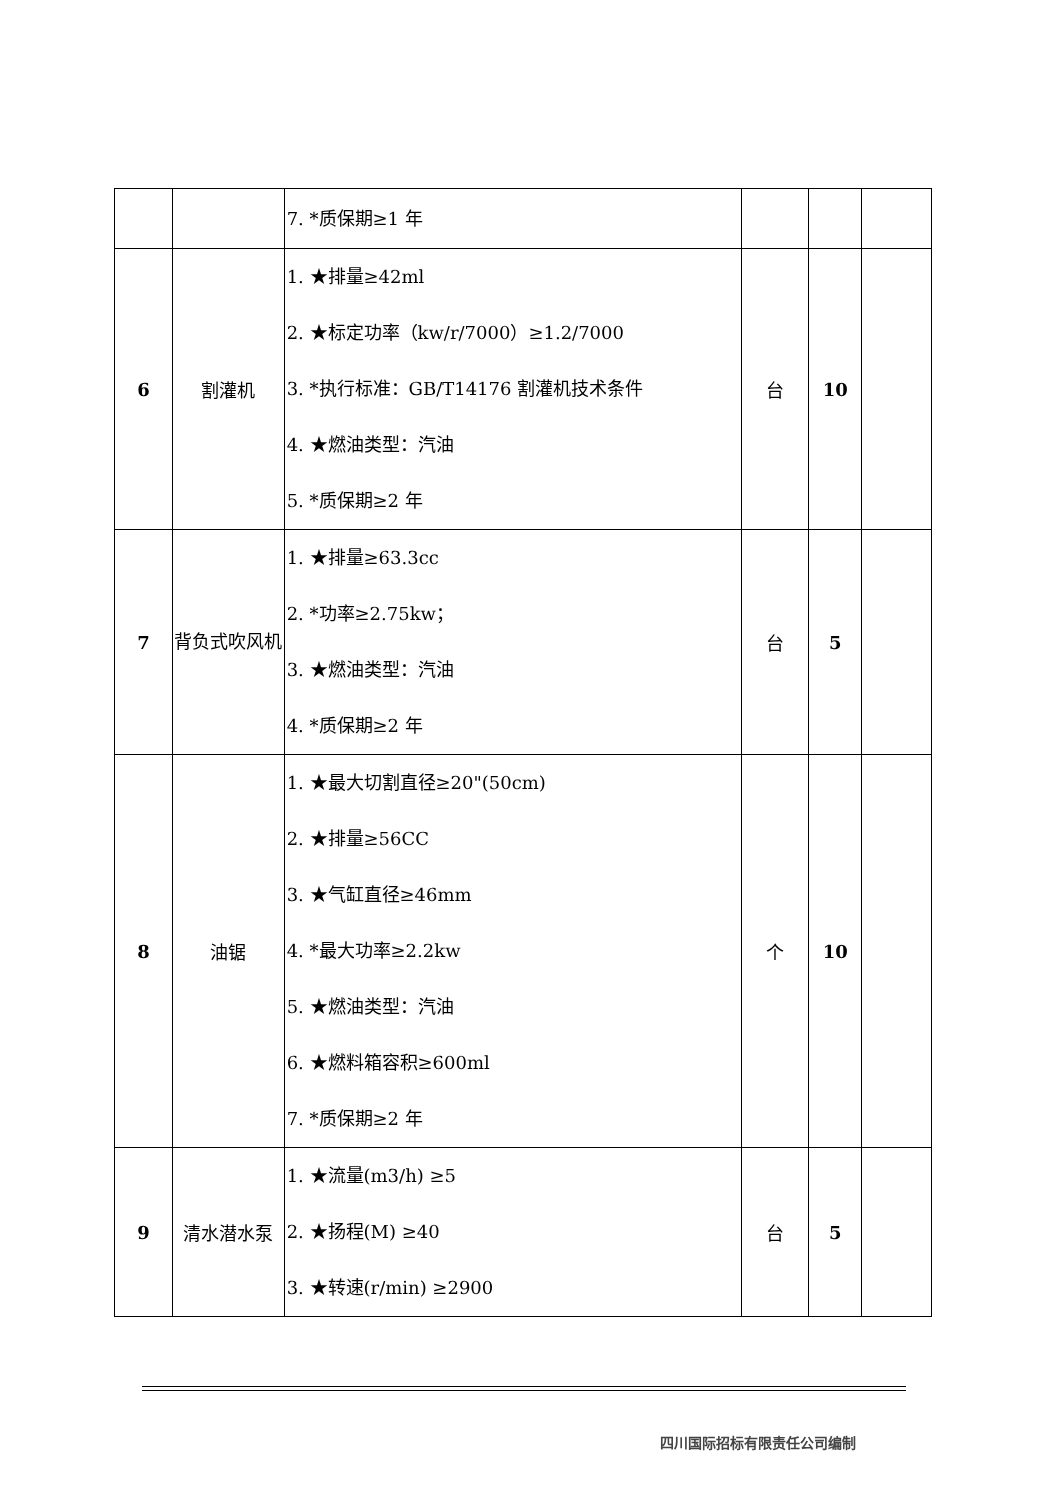| | | 7. *质保期≥1 年 | | | |
| 6 | 割灌机 | 1. ★排量≥42ml 2. ★标定功率（kw/r/7000）≥1.2/7000 3. *执行标准：GB/T14176 割灌机技术条件 4. ★燃油类型：汽油 5. *质保期≥2 年 | 台 | 10 | |
| 7 | 背负式吹风机 | 1. ★排量≥63.3cc 2. *功率≥2.75kw； 3. ★燃油类型：汽油 4. *质保期≥2 年 | 台 | 5 | |
| 8 | 油锯 | 1. ★最大切割直径≥20"(50cm) 2. ★排量≥56CC 3. ★气缸直径≥46mm 4. *最大功率≥2.2kw 5. ★燃油类型：汽油 6. ★燃料箱容积≥600ml 7. *质保期≥2 年 | 个 | 10 | |
| 9 | 清水潜水泵 | 1. ★流量(m3/h) ≥5 2. ★扬程(M) ≥40 3. ★转速(r/min) ≥2900 | 台 | 5 | |
四川国际招标有限责任公司编制